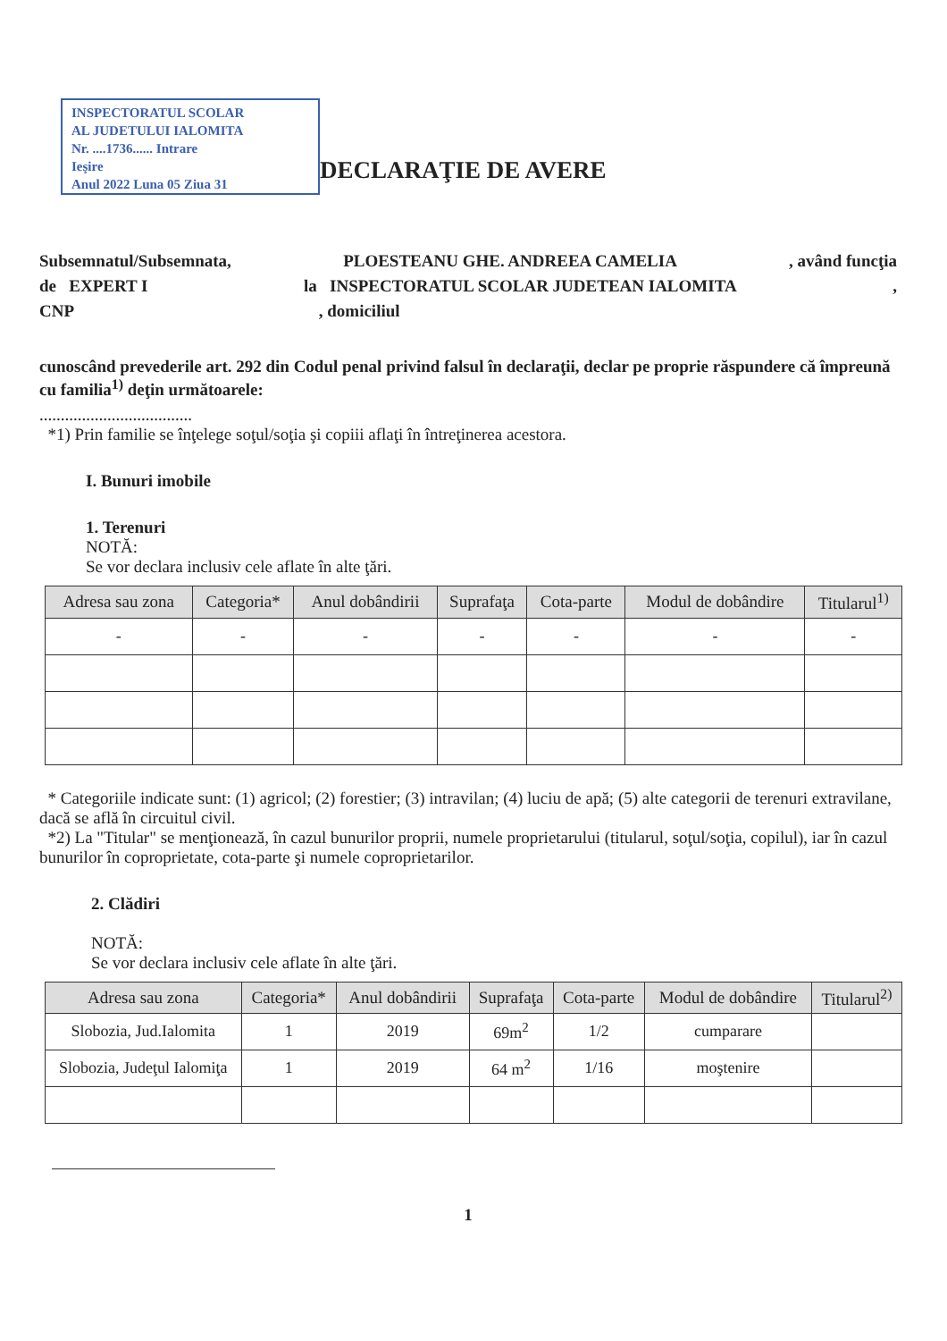INSPECTORATUL SCOLAR
AL JUDETULUI IALOMITA
Nr. ....1736...... Intrare
Ieşire
Anul 2022 Luna 05 Ziua 31
DECLARAŢIE DE AVERE
Subsemnatul/Subsemnata, PLOESTEANU GHE. ANDREEA CAMELIA, având funcţia
de EXPERT I la INSPECTORATUL SCOLAR JUDETEAN IALOMITA,
CNP , domiciliul
cunoscând prevederile art. 292 din Codul penal privind falsul în declaraţii, declar pe proprie răspundere că împreună cu familia<sup>1)</sup> deţin următoarele:
....................................
*1) Prin familie se înţelege soţul/soţia şi copiii aflaţi în întreţinerea acestora.
I. Bunuri imobile
1. Terenuri
NOTĂ:
Se vor declara inclusiv cele aflate în alte ţări.
| Adresa sau zona | Categoria* | Anul dobândirii | Suprafaţa | Cota-parte | Modul de dobândire | Titularul<sup>1)</sup> |
| --- | --- | --- | --- | --- | --- | --- |
| - | - | - | - | - | - | - |
* Categoriile indicate sunt: (1) agricol; (2) forestier; (3) intravilan; (4) luciu de apă; (5) alte categorii de terenuri extravilane, dacă se află în circuitul civil.
*2) La "Titular" se menţionează, în cazul bunurilor proprii, numele proprietarului (titularul, soţul/soţia, copilul), iar în cazul bunurilor în coproprietate, cota-parte şi numele coproprietarilor.
2. Clădiri
NOTĂ:
Se vor declara inclusiv cele aflate în alte ţări.
| Adresa sau zona | Categoria* | Anul dobândirii | Suprafaţa | Cota-parte | Modul de dobândire | Titularul<sup>2)</sup> |
| --- | --- | --- | --- | --- | --- | --- |
| Slobozia, Jud.Ialomita | 1 | 2019 | 69m<sup>2</sup> | 1/2 | cumparare | |
| Slobozia, Judeţul Ialomiţa | 1 | 2019 | 64 m<sup>2</sup> | 1/16 | moştenire | |
1